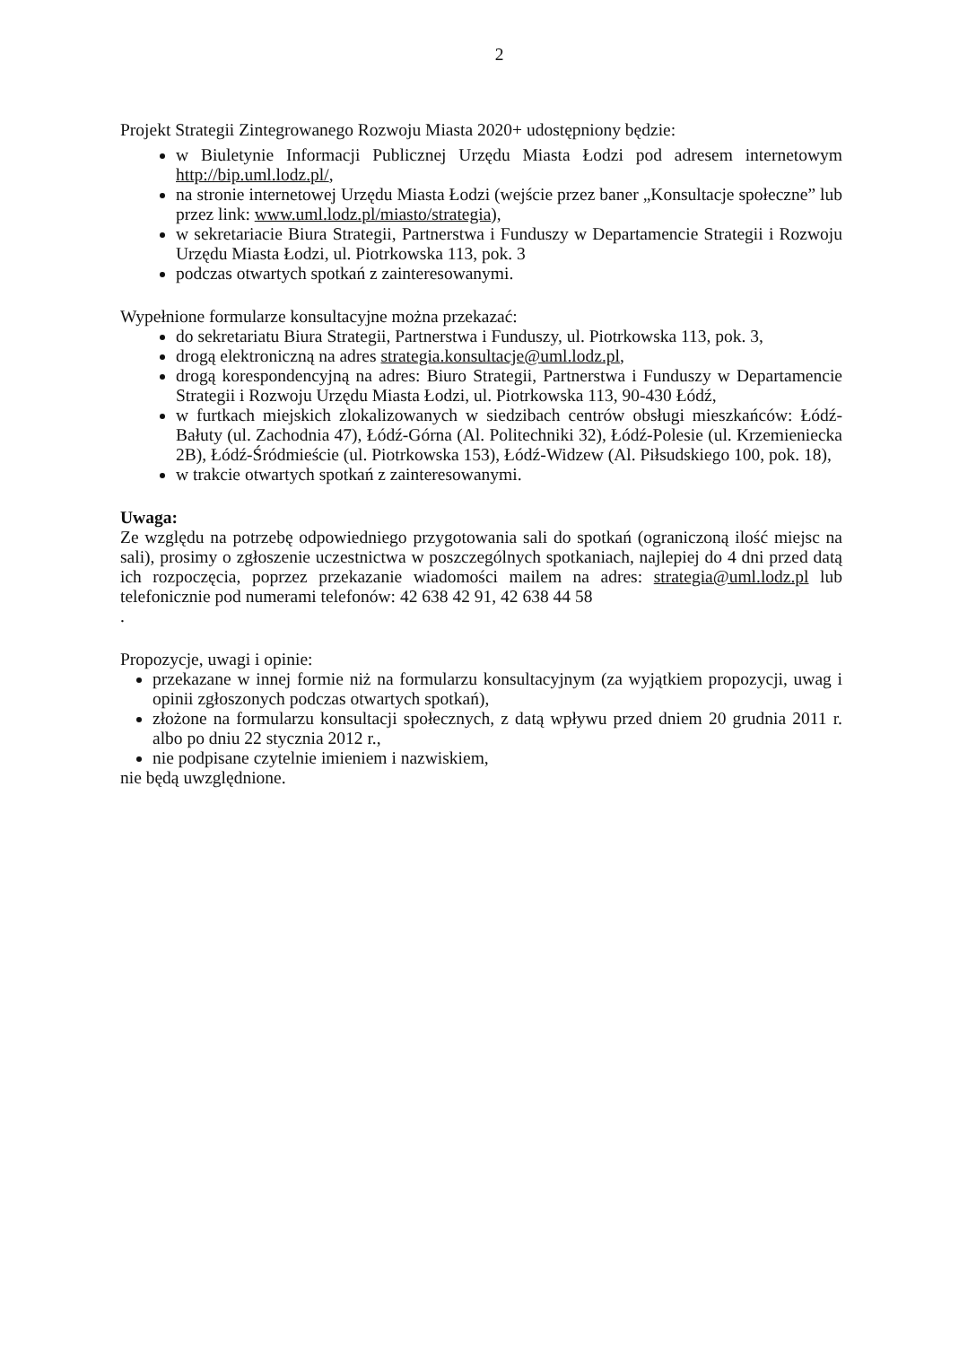2
Projekt Strategii Zintegrowanego Rozwoju Miasta 2020+ udostępniony będzie:
w Biuletynie Informacji Publicznej Urzędu Miasta Łodzi pod adresem internetowym http://bip.uml.lodz.pl/,
na stronie internetowej Urzędu Miasta Łodzi (wejście przez baner „Konsultacje społeczne” lub przez link: www.uml.lodz.pl/miasto/strategia),
w sekretariacie Biura Strategii, Partnerstwa i Funduszy w Departamencie Strategii i Rozwoju Urzędu Miasta Łodzi, ul. Piotrkowska 113, pok. 3
podczas otwartych spotkań z zainteresowanymi.
Wypełnione formularze konsultacyjne można przekazać:
do sekretariatu Biura Strategii, Partnerstwa i Funduszy, ul. Piotrkowska 113, pok. 3,
drogą elektroniczną na adres strategia.konsultacje@uml.lodz.pl,
drogą korespondencyjną na adres: Biuro Strategii, Partnerstwa i Funduszy w Departamencie Strategii i Rozwoju Urzędu Miasta Łodzi, ul. Piotrkowska 113, 90-430 Łódź,
w furtkach miejskich zlokalizowanych w siedzibach centrów obsługi mieszkańców: Łódź-Bałuty (ul. Zachodnia 47), Łódź-Górna (Al. Politechniki 32), Łódź-Polesie (ul. Krzemieniecka 2B), Łódź-Śródmieście (ul. Piotrkowska 153), Łódź-Widzew (Al. Piłsudskiego 100, pok. 18),
w trakcie otwartych spotkań z zainteresowanymi.
Uwaga:
Ze względu na potrzebę odpowiedniego przygotowania sali do spotkań (ograniczoną ilość miejsc na sali), prosimy o zgłoszenie uczestnictwa w poszczególnych spotkaniach, najlepiej do 4 dni przed datą ich rozpoczęcia, poprzez przekazanie wiadomości mailem na adres: strategia@uml.lodz.pl lub telefonicznie pod numerami telefonów: 42 638 42 91, 42 638 44 58
.
Propozycje, uwagi i opinie:
przekazane w innej formie niż na formularzu konsultacyjnym (za wyjątkiem propozycji, uwag i opinii zgłoszonych podczas otwartych spotkań),
złożone na formularzu konsultacji społecznych, z datą wpływu przed dniem 20 grudnia 2011 r. albo po dniu 22 stycznia 2012 r.,
nie podpisane czytelnie imieniem i nazwiskiem,
nie będą uwzględnione.